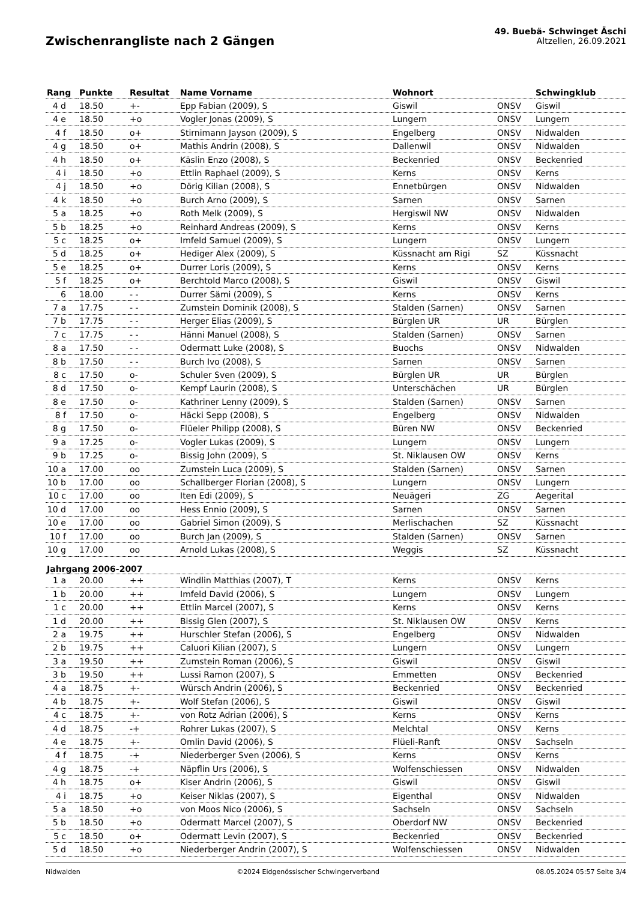Zwischenrangliste nach 2 Gängen
49. Buebä- Schwinget Äschi
Altzellen, 26.09.2021
| Rang | Punkte | Resultat | Name Vorname | Wohnort | | Schwingklub |
| --- | --- | --- | --- | --- | --- | --- |
| 4 d | 18.50 | +- | Epp Fabian (2009), S | Giswil | ONSV | Giswil |
| 4 e | 18.50 | +o | Vogler Jonas (2009), S | Lungern | ONSV | Lungern |
| 4 f | 18.50 | o+ | Stirnimann Jayson (2009), S | Engelberg | ONSV | Nidwalden |
| 4 g | 18.50 | o+ | Mathis Andrin (2008), S | Dallenwil | ONSV | Nidwalden |
| 4 h | 18.50 | o+ | Käslin Enzo (2008), S | Beckenried | ONSV | Beckenried |
| 4 i | 18.50 | +o | Ettlin Raphael (2009), S | Kerns | ONSV | Kerns |
| 4 j | 18.50 | +o | Dörig Kilian (2008), S | Ennetbürgen | ONSV | Nidwalden |
| 4 k | 18.50 | +o | Burch Arno (2009), S | Sarnen | ONSV | Sarnen |
| 5 a | 18.25 | +o | Roth Melk (2009), S | Hergiswil NW | ONSV | Nidwalden |
| 5 b | 18.25 | +o | Reinhard Andreas (2009), S | Kerns | ONSV | Kerns |
| 5 c | 18.25 | o+ | Imfeld Samuel (2009), S | Lungern | ONSV | Lungern |
| 5 d | 18.25 | o+ | Hediger Alex (2009), S | Küssnacht am Rigi | SZ | Küssnacht |
| 5 e | 18.25 | o+ | Durrer Loris (2009), S | Kerns | ONSV | Kerns |
| 5 f | 18.25 | o+ | Berchtold Marco (2008), S | Giswil | ONSV | Giswil |
| 6 | 18.00 | - - | Durrer Sämi (2009), S | Kerns | ONSV | Kerns |
| 7 a | 17.75 | - - | Zumstein Dominik (2008), S | Stalden (Sarnen) | ONSV | Sarnen |
| 7 b | 17.75 | - - | Herger Elias (2009), S | Bürglen UR | UR | Bürglen |
| 7 c | 17.75 | - - | Hänni Manuel (2008), S | Stalden (Sarnen) | ONSV | Sarnen |
| 8 a | 17.50 | - - | Odermatt Luke (2008), S | Buochs | ONSV | Nidwalden |
| 8 b | 17.50 | - - | Burch Ivo (2008), S | Sarnen | ONSV | Sarnen |
| 8 c | 17.50 | o- | Schuler Sven (2009), S | Bürglen UR | UR | Bürglen |
| 8 d | 17.50 | o- | Kempf Laurin (2008), S | Unterschächen | UR | Bürglen |
| 8 e | 17.50 | o- | Kathriner Lenny (2009), S | Stalden (Sarnen) | ONSV | Sarnen |
| 8 f | 17.50 | o- | Häcki Sepp (2008), S | Engelberg | ONSV | Nidwalden |
| 8 g | 17.50 | o- | Flüeler Philipp (2008), S | Büren NW | ONSV | Beckenried |
| 9 a | 17.25 | o- | Vogler Lukas (2009), S | Lungern | ONSV | Lungern |
| 9 b | 17.25 | o- | Bissig John (2009), S | St. Niklausen OW | ONSV | Kerns |
| 10 a | 17.00 | oo | Zumstein Luca (2009), S | Stalden (Sarnen) | ONSV | Sarnen |
| 10 b | 17.00 | oo | Schallberger Florian (2008), S | Lungern | ONSV | Lungern |
| 10 c | 17.00 | oo | Iten Edi (2009), S | Neuägeri | ZG | Aegerital |
| 10 d | 17.00 | oo | Hess Ennio (2009), S | Sarnen | ONSV | Sarnen |
| 10 e | 17.00 | oo | Gabriel Simon (2009), S | Merlischachen | SZ | Küssnacht |
| 10 f | 17.00 | oo | Burch Jan (2009), S | Stalden (Sarnen) | ONSV | Sarnen |
| 10 g | 17.00 | oo | Arnold Lukas (2008), S | Weggis | SZ | Küssnacht |
| Jahrgang 2006-2007 | | | | | | |
| 1 a | 20.00 | ++ | Windlin Matthias (2007), T | Kerns | ONSV | Kerns |
| 1 b | 20.00 | ++ | Imfeld David (2006), S | Lungern | ONSV | Lungern |
| 1 c | 20.00 | ++ | Ettlin Marcel (2007), S | Kerns | ONSV | Kerns |
| 1 d | 20.00 | ++ | Bissig Glen (2007), S | St. Niklausen OW | ONSV | Kerns |
| 2 a | 19.75 | ++ | Hurschler Stefan (2006), S | Engelberg | ONSV | Nidwalden |
| 2 b | 19.75 | ++ | Caluori Kilian (2007), S | Lungern | ONSV | Lungern |
| 3 a | 19.50 | ++ | Zumstein Roman (2006), S | Giswil | ONSV | Giswil |
| 3 b | 19.50 | ++ | Lussi Ramon (2007), S | Emmetten | ONSV | Beckenried |
| 4 a | 18.75 | +- | Würsch Andrin (2006), S | Beckenried | ONSV | Beckenried |
| 4 b | 18.75 | +- | Wolf Stefan (2006), S | Giswil | ONSV | Giswil |
| 4 c | 18.75 | +- | von Rotz Adrian (2006), S | Kerns | ONSV | Kerns |
| 4 d | 18.75 | -+ | Rohrer Lukas (2007), S | Melchtal | ONSV | Kerns |
| 4 e | 18.75 | +- | Omlin David (2006), S | Flüeli-Ranft | ONSV | Sachseln |
| 4 f | 18.75 | -+ | Niederberger Sven (2006), S | Kerns | ONSV | Kerns |
| 4 g | 18.75 | -+ | Näpflin Urs (2006), S | Wolfenschiessen | ONSV | Nidwalden |
| 4 h | 18.75 | o+ | Kiser Andrin (2006), S | Giswil | ONSV | Giswil |
| 4 i | 18.75 | +o | Keiser Niklas (2007), S | Eigenthal | ONSV | Nidwalden |
| 5 a | 18.50 | +o | von Moos Nico (2006), S | Sachseln | ONSV | Sachseln |
| 5 b | 18.50 | +o | Odermatt Marcel (2007), S | Oberdorf NW | ONSV | Beckenried |
| 5 c | 18.50 | o+ | Odermatt Levin (2007), S | Beckenried | ONSV | Beckenried |
| 5 d | 18.50 | +o | Niederberger Andrin (2007), S | Wolfenschiessen | ONSV | Nidwalden |
Nidwalden ©2024 Eidgenössischer Schwingerverband 08.05.2024 05:57 Seite 3/4